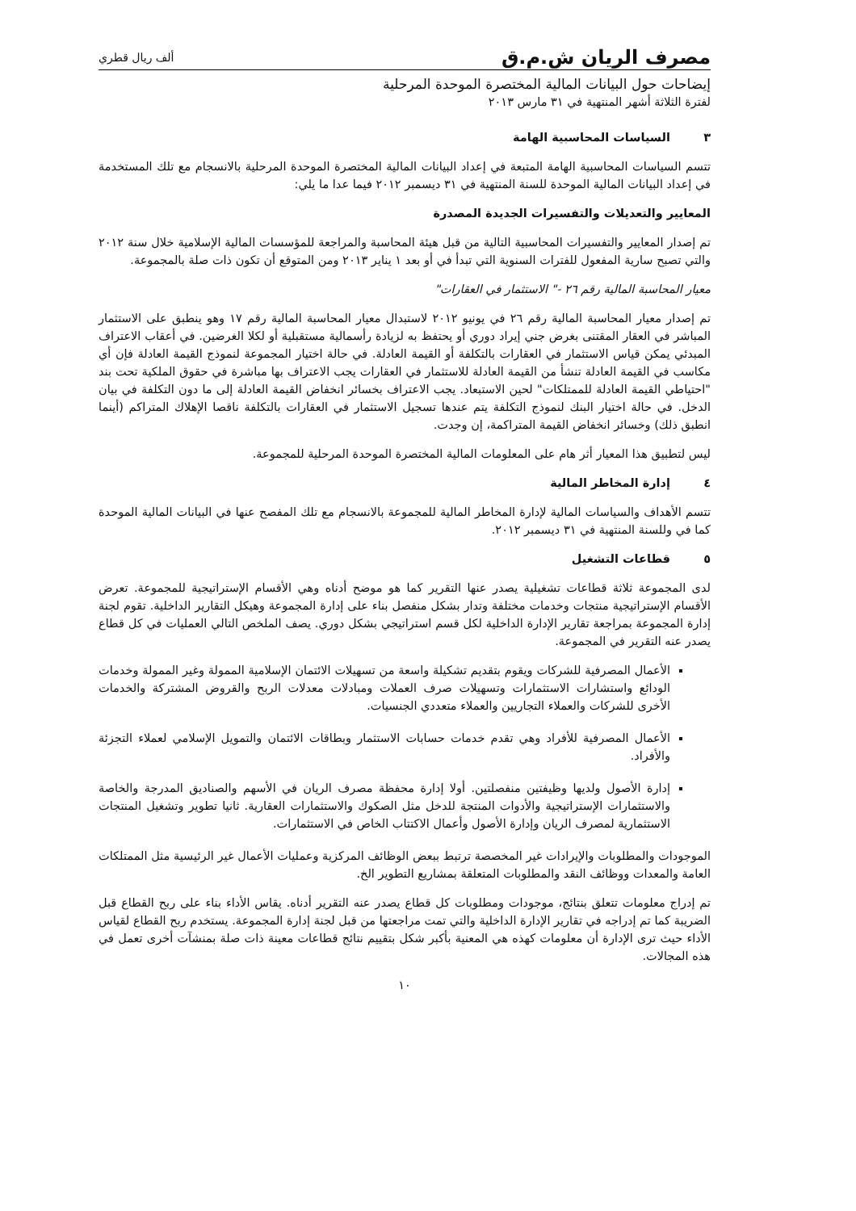مصرف الريان ش.م.ق
ألف ريال قطري
إيضاحات حول البيانات المالية المختصرة الموحدة المرحلية
لفترة الثلاثة أشهر المنتهية في ٣١ مارس ٢٠١٣
٣ السياسات المحاسبية الهامة
تتسم السياسات المحاسبية الهامة المتبعة في إعداد البيانات المالية المختصرة الموحدة المرحلية بالانسجام مع تلك المستخدمة في إعداد البيانات المالية الموحدة للسنة المنتهية في ٣١ ديسمبر ٢٠١٢ فيما عدا ما يلي:
المعايير والتعديلات والتفسيرات الجديدة المصدرة
تم إصدار المعايير والتفسيرات المحاسبية التالية من قبل هيئة المحاسبة والمراجعة للمؤسسات المالية الإسلامية خلال سنة ٢٠١٢ والتي تصبح سارية المفعول للفترات السنوية التي تبدأ في أو بعد ١ يناير ٢٠١٣ ومن المتوقع أن تكون ذات صلة بالمجموعة.
معيار المحاسبة المالية رقم ٢٦ -" الاستثمار في العقارات"
تم إصدار معيار المحاسبة المالية رقم ٢٦ في يونيو ٢٠١٢ لاستبدال معيار المحاسبة المالية رقم ١٧ وهو ينطبق على الاستثمار المباشر في العقار المقتنى بغرض جني إيراد دوري أو يحتفظ به لزيادة رأسمالية مستقبلية أو لكلا الغرضين. في أعقاب الاعتراف المبدئي يمكن قياس الاستثمار في العقارات بالتكلفة أو القيمة العادلة. في حالة اختيار المجموعة لنموذج القيمة العادلة فإن أي مكاسب في القيمة العادلة تنشأ من القيمة العادلة للاستثمار في العقارات يجب الاعتراف بها مباشرة في حقوق الملكية تحت بند "احتياطي القيمة العادلة للممتلكات" لحين الاستبعاد. يجب الاعتراف بخسائر انخفاض القيمة العادلة إلى ما دون التكلفة في بيان الدخل. في حالة اختيار البنك لنموذج التكلفة يتم عندها تسجيل الاستثمار في العقارات بالتكلفة ناقصا الإهلاك المتراكم (أينما انطبق ذلك) وخسائر انخفاض القيمة المتراكمة، إن وجدت.
ليس لتطبيق هذا المعيار أثر هام على المعلومات المالية المختصرة الموحدة المرحلية للمجموعة.
٤ إدارة المخاطر المالية
تتسم الأهداف والسياسات المالية لإدارة المخاطر المالية للمجموعة بالانسجام مع تلك المفصح عنها في البيانات المالية الموحدة كما في وللسنة المنتهية في ٣١ ديسمبر ٢٠١٢.
٥ قطاعات التشغيل
لدى المجموعة ثلاثة قطاعات تشغيلية يصدر عنها التقرير كما هو موضح أدناه وهي الأقسام الإستراتيجية للمجموعة. تعرض الأقسام الإستراتيجية منتجات وخدمات مختلفة وتدار بشكل منفصل بناء على إدارة المجموعة وهيكل التقارير الداخلية. تقوم لجنة إدارة المجموعة بمراجعة تقارير الإدارة الداخلية لكل قسم استراتيجي بشكل دوري. يصف الملخص التالي العمليات في كل قطاع يصدر عنه التقرير في المجموعة.
الأعمال المصرفية للشركات ويقوم بتقديم تشكيلة واسعة من تسهيلات الائتمان الإسلامية الممولة وغير الممولة وخدمات الودائع واستشارات الاستثمارات وتسهيلات صرف العملات ومبادلات معدلات الربح والقروض المشتركة والخدمات الأخرى للشركات والعملاء التجاريين والعملاء متعددي الجنسيات.
الأعمال المصرفية للأفراد وهي تقدم خدمات حسابات الاستثمار وبطاقات الائتمان والتمويل الإسلامي لعملاء التجزئة والأفراد.
إدارة الأصول ولديها وظيفتين منفصلتين. أولا إدارة محفظة مصرف الريان في الأسهم والصناديق المدرجة والخاصة والاستثمارات الإستراتيجية والأدوات المنتجة للدخل مثل الصكوك والاستثمارات العقارية. ثانيا تطوير وتشغيل المنتجات الاستثمارية لمصرف الريان وإدارة الأصول وأعمال الاكتتاب الخاص في الاستثمارات.
الموجودات والمطلوبات والإيرادات غير المخصصة ترتبط ببعض الوظائف المركزية وعمليات الأعمال غير الرئيسية مثل الممتلكات العامة والمعدات ووظائف النقد والمطلوبات المتعلقة بمشاريع التطوير الخ.
تم إدراج معلومات تتعلق بنتائج، موجودات ومطلوبات كل قطاع يصدر عنه التقرير أدناه. يقاس الأداء بناء على ربح القطاع قبل الضريبة كما تم إدراجه في تقارير الإدارة الداخلية والتي تمت مراجعتها من قبل لجنة إدارة المجموعة. يستخدم ربح القطاع لقياس الأداء حيث ترى الإدارة أن معلومات كهذه هي المعنية بأكبر شكل بتقييم نتائج قطاعات معينة ذات صلة بمنشآت أخرى تعمل في هذه المجالات.
١٠